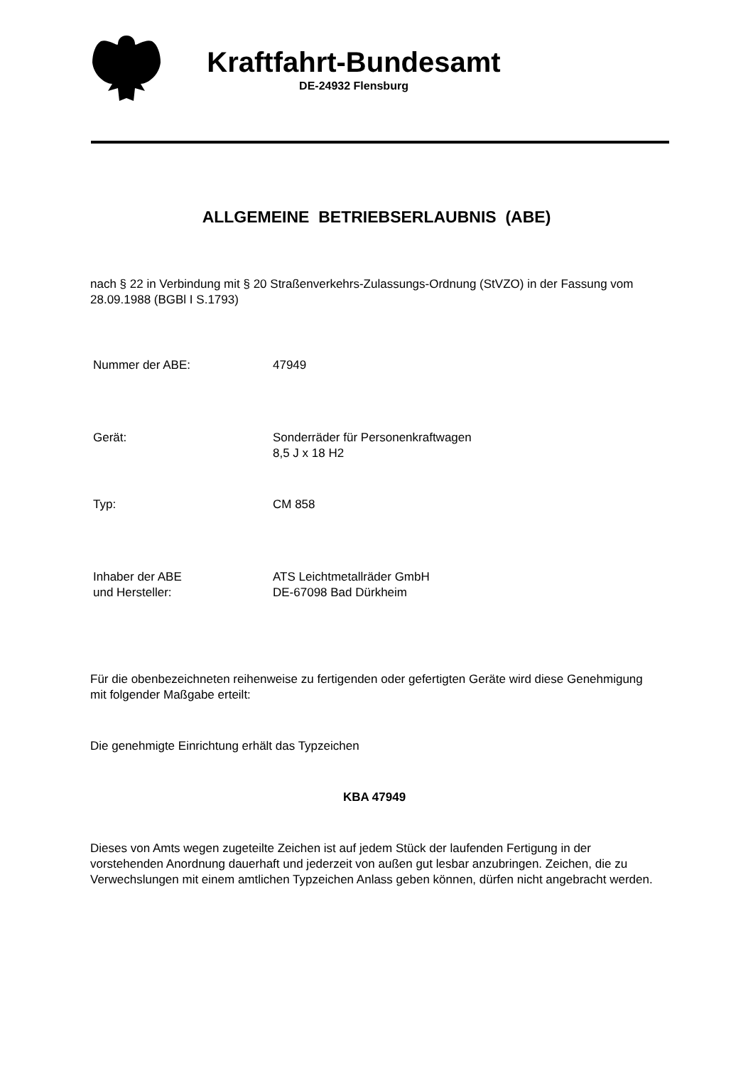Kraftfahrt-Bundesamt
DE-24932 Flensburg
ALLGEMEINE BETRIEBSERLAUBNIS (ABE)
nach § 22 in Verbindung mit § 20 Straßenverkehrs-Zulassungs-Ordnung (StVZO) in der Fassung vom 28.09.1988 (BGBl I S.1793)
| Nummer der ABE: | 47949 |
| Gerät: | Sonderräder für Personenkraftwagen 8,5 J x 18 H2 |
| Typ: | CM 858 |
| Inhaber der ABE und Hersteller: | ATS Leichtmetallräder GmbH DE-67098 Bad Dürkheim |
Für die obenbezeichneten reihenweise zu fertigenden oder gefertigten Geräte wird diese Genehmigung mit folgender Maßgabe erteilt:
Die genehmigte Einrichtung erhält das Typzeichen
KBA 47949
Dieses von Amts wegen zugeteilte Zeichen ist auf jedem Stück der laufenden Fertigung in der vorstehenden Anordnung dauerhaft und jederzeit von außen gut lesbar anzubringen. Zeichen, die zu Verwechslungen mit einem amtlichen Typzeichen Anlass geben können, dürfen nicht angebracht werden.